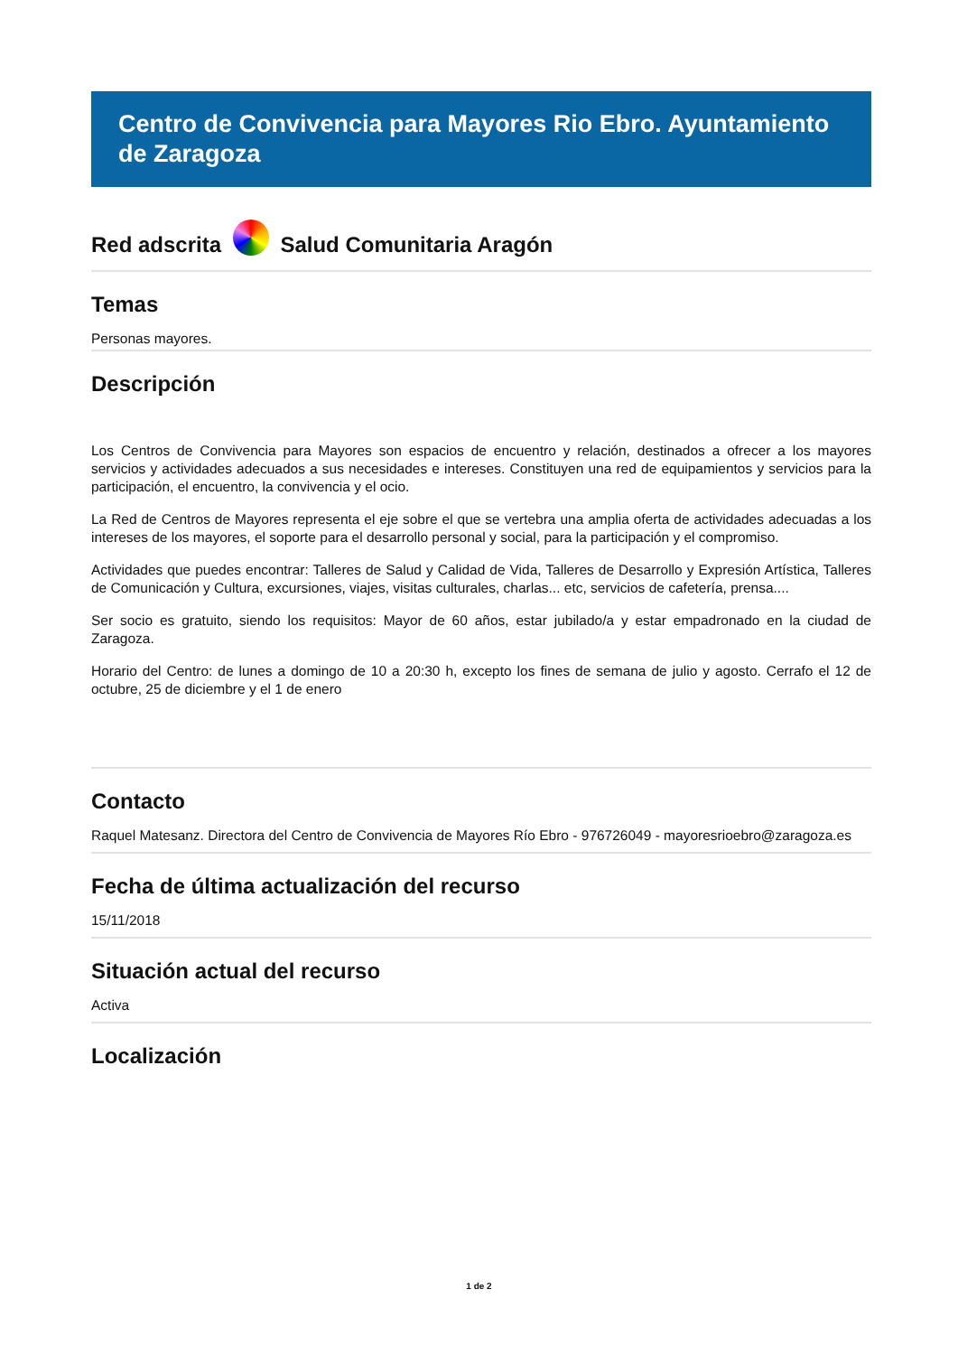Centro de Convivencia para Mayores Rio Ebro. Ayuntamiento de Zaragoza
Red adscrita Salud Comunitaria Aragón
Temas
Personas mayores.
Descripción
Los Centros de Convivencia para Mayores son espacios de encuentro y relación, destinados a ofrecer a los mayores servicios y actividades adecuados a sus necesidades e intereses. Constituyen una red de equipamientos y servicios para la participación, el encuentro, la convivencia y el ocio.
La Red de Centros de Mayores representa el eje sobre el que se vertebra una amplia oferta de actividades adecuadas a los intereses de los mayores, el soporte para el desarrollo personal y social, para la participación y el compromiso.
Actividades que puedes encontrar: Talleres de Salud y Calidad de Vida, Talleres de Desarrollo y Expresión Artística, Talleres de Comunicación y Cultura, excursiones, viajes, visitas culturales, charlas... etc, servicios de cafetería, prensa....
Ser socio es gratuito, siendo los requisitos: Mayor de 60 años, estar jubilado/a y estar empadronado en la ciudad de Zaragoza.
Horario del Centro: de lunes a domingo de 10 a 20:30 h, excepto los fines de semana de julio y agosto. Cerrafo el 12 de octubre, 25 de diciembre y el 1 de enero
Contacto
Raquel Matesanz. Directora del Centro de Convivencia de Mayores Río Ebro - 976726049 - mayoresrioebro@zaragoza.es
Fecha de última actualización del recurso
15/11/2018
Situación actual del recurso
Activa
Localización
1 de 2